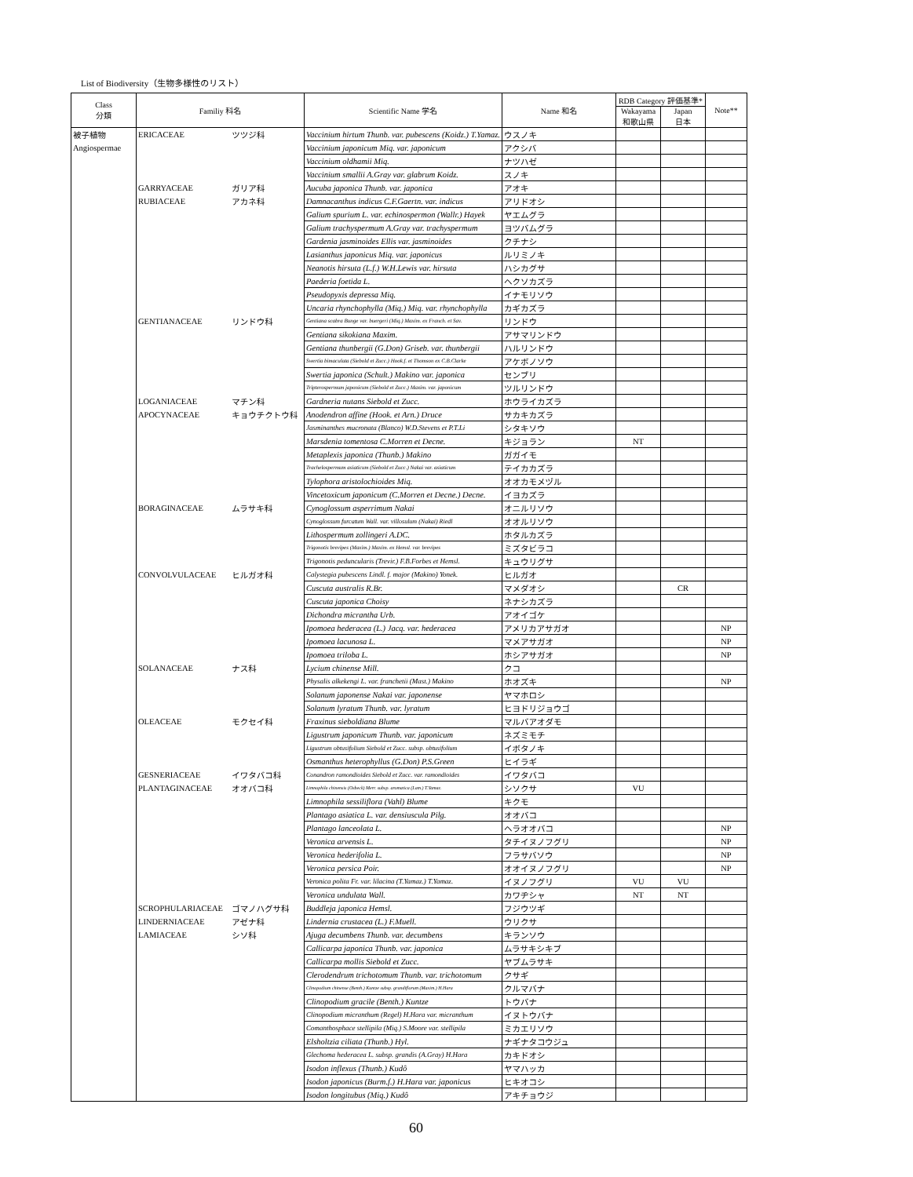List of Biodiversity（生物多様性のリスト）
| Class 分類 | Familiy 科名 | | Scientific Name 学名 | Name 和名 | RDB Category 評価基準* | | Note** |
| --- | --- | --- | --- | --- | --- | --- | --- |
| | | | | | Wakayama 和歌山県 | Japan 日本 | |
| 被子植物 | ERICACEAE | ツツジ科 | Vaccinium hirtum Thunb. var. pubescens (Koidz.) T.Yamaz. | ウスノキ | | | |
| Angiospermae | | | Vaccinium japonicum Miq. var. japonicum | アクシバ | | | |
| | | | Vaccinium oldhamii Miq. | ナツハゼ | | | |
| | | | Vaccinium smallii A.Gray var. glabrum Koidz. | スノキ | | | |
| | GARRYACEAE | ガリア科 | Aucuba japonica Thunb. var. japonica | アオキ | | | |
| | RUBIACEAE | アカネ科 | Damnacanthus indicus C.F.Gaertn. var. indicus | アリドオシ | | | |
| | | | Galium spurium L. var. echinospermon (Wallr.) Hayek | ヤエムグラ | | | |
| | | | Galium trachyspermum A.Gray var. trachyspermum | ヨツバムグラ | | | |
| | | | Gardenia jasminoides Ellis var. jasminoides | クチナシ | | | |
| | | | Lasianthus japonicus Miq. var. japonicus | ルリミノキ | | | |
| | | | Neanotis hirsuta (L.f.) W.H.Lewis var. hirsuta | ハシカグサ | | | |
| | | | Paederia foetida L. | ヘクソカズラ | | | |
| | | | Pseudopyxis depressa Miq. | イナモリソウ | | | |
| | | | Uncaria rhynchophylla (Miq.) Miq. var. rhynchophylla | カギカズラ | | | |
| | GENTIANACEAE | リンドウ科 | Gentiana scabra Bunge var. buergeri (Miq.) Maxim. ex Franch. et Sav. | リンドウ | | | |
| | | | Gentiana sikokiana Maxim. | アサマリンドウ | | | |
| | | | Gentiana thunbergii (G.Don) Griseb. var. thunbergii | ハルリンドウ | | | |
| | | | Swertia bimaculata (Siebold et Zucc.) Hook.f. et Thomson ex C.B.Clarke | アケボノソウ | | | |
| | | | Swertia japonica (Schult.) Makino var. japonica | センブリ | | | |
| | | | Tripterospermum japonicum (Siebold et Zucc.) Maxim. var. japonicum | ツルリンドウ | | | |
| | LOGANIACEAE | マチン科 | Gardneria nutans Siebold et Zucc. | ホウライカズラ | | | |
| | APOCYNACEAE | キョウチクトウ科 | Anodendron affine (Hook. et Arn.) Druce | サカキカズラ | | | |
| | | | Jasminanthes mucronata (Blanco) W.D.Stevens et P.T.Li | シタキソウ | | | |
| | | | Marsdenia tomentosa C.Morren et Decne. | キジョラン | NT | | |
| | | | Metaplexis japonica (Thunb.) Makino | ガガイモ | | | |
| | | | Trachelospermum asiaticum (Siebold et Zucc.) Nakai var. asiaticum | テイカカズラ | | | |
| | | | Tylophora aristolochioides Miq. | オオカモメヅル | | | |
| | | | Vincetoxicum japonicum (C.Morren et Decne.) Decne. | イヨカズラ | | | |
| | BORAGINACEAE | ムラサキ科 | Cynoglossum asperrimum Nakai | オニルリソウ | | | |
| | | | Cynoglossum furcatum Wall. var. villosulum (Nakai) Riedl | オオルリソウ | | | |
| | | | Lithospermum zollingeri A.DC. | ホタルカズラ | | | |
| | | | Trigonotis brevipes (Maxim.) Maxim. ex Hemsl. var. brevipes | ミズタビラコ | | | |
| | | | Trigonotis peduncularis (Trevir.) F.B.Forbes et Hemsl. | キュウリグサ | | | |
| | CONVOLVULACEAE | ヒルガオ科 | Calystegia pubescens Lindl. f. major (Makino) Yonek. | ヒルガオ | | | |
| | | | Cuscuta australis R.Br. | マメダオシ | | CR | |
| | | | Cuscuta japonica Choisy | ネナシカズラ | | | |
| | | | Dichondra micrantha Urb. | アオイゴケ | | | |
| | | | Ipomoea hederacea (L.) Jacq. var. hederacea | アメリカアサガオ | | | NP |
| | | | Ipomoea lacunosa L. | マメアサガオ | | | NP |
| | | | Ipomoea triloba L. | ホシアサガオ | | | NP |
| | SOLANACEAE | ナス科 | Lycium chinense Mill. | クコ | | | |
| | | | Physalis alkekengi L. var. franchetii (Mast.) Makino | ホオズキ | | | NP |
| | | | Solanum japonense Nakai var. japonense | ヤマホロシ | | | |
| | | | Solanum lyratum Thunb. var. lyratum | ヒヨドリジョウゴ | | | |
| | OLEACEAE | モクセイ科 | Fraxinus sieboldiana Blume | マルバアオダモ | | | |
| | | | Ligustrum japonicum Thunb. var. japonicum | ネズミモチ | | | |
| | | | Ligustrum obtusifolium Siebold et Zucc. subsp. obtusifolium | イボタノキ | | | |
| | | | Osmanthus heterophyllus (G.Don) P.S.Green | ヒイラギ | | | |
| | GESNERIACEAE | イワタバコ科 | Conandron ramondioides Siebold et Zucc. var. ramondioides | イワタバコ | | | |
| | PLANTAGINACEAE | オオバコ科 | Limnophila chinensis (Osbeck) Merr. subsp. aromatica (Lam.) T.Yamaz. | シソクサ | VU | | |
| | | | Limnophila sessiliflora (Vahl) Blume | キクモ | | | |
| | | | Plantago asiatica L. var. densiuscula Pilg. | オオバコ | | | |
| | | | Plantago lanceolata L. | ヘラオオバコ | | | NP |
| | | | Veronica arvensis L. | タチイヌノフグリ | | | NP |
| | | | Veronica hederifolia L. | フラサバソウ | | | NP |
| | | | Veronica persica Poir. | オオイヌノフグリ | | | NP |
| | | | Veronica polita Fr. var. lilacina (T.Yamaz.) T.Yamaz. | イヌノフグリ | VU | VU | |
| | | | Veronica undulata Wall. | カワヂシャ | NT | NT | |
| | SCROPHULARIACEAE | ゴマノハグサ科 | Buddleja japonica Hemsl. | フジウツギ | | | |
| | LINDERNIACEAE | アゼナ科 | Lindernia crustacea (L.) F.Muell. | ウリクサ | | | |
| | LAMIACEAE | シソ科 | Ajuga decumbens Thunb. var. decumbens | キランソウ | | | |
| | | | Callicarpa japonica Thunb. var. japonica | ムラサキシキブ | | | |
| | | | Callicarpa mollis Siebold et Zucc. | ヤブムラサキ | | | |
| | | | Clerodendrum trichotomum Thunb. var. trichotomum | クサギ | | | |
| | | | Clinopodium chinense (Benth.) Kuntze subsp. grandiflorum (Maxim.) H.Hara | クルマバナ | | | |
| | | | Clinopodium gracile (Benth.) Kuntze | トウバナ | | | |
| | | | Clinopodium micranthum (Regel) H.Hara var. micranthum | イヌトウバナ | | | |
| | | | Comanthosphace stellipila (Miq.) S.Moore var. stellipila | ミカエリソウ | | | |
| | | | Elsholtzia ciliata (Thunb.) Hyl. | ナギナタコウジュ | | | |
| | | | Glechoma hederacea L. subsp. grandis (A.Gray) H.Hara | カキドオシ | | | |
| | | | Isodon inflexus (Thunb.) Kudô | ヤマハッカ | | | |
| | | | Isodon japonicus (Burm.f.) H.Hara var. japonicus | ヒキオコシ | | | |
| | | | Isodon longitubus (Miq.) Kudô | アキチョウジ | | | |
60